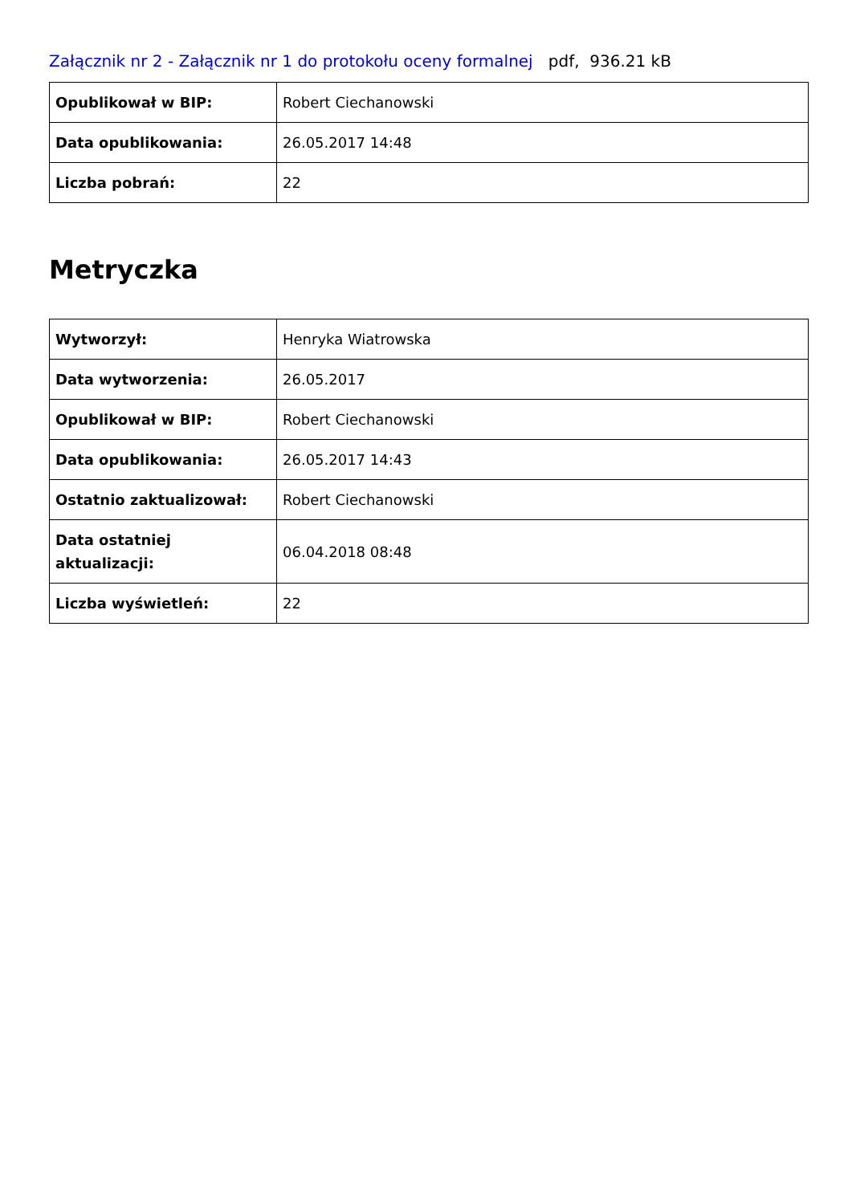Załącznik nr 2 - Załącznik nr 1 do protokołu oceny formalnej pdf, 936.21 kB
| Opublikował w BIP: | Robert Ciechanowski |
| Data opublikowania: | 26.05.2017 14:48 |
| Liczba pobrań: | 22 |
Metryczka
| Wytworzył: | Henryka Wiatrowska |
| Data wytworzenia: | 26.05.2017 |
| Opublikował w BIP: | Robert Ciechanowski |
| Data opublikowania: | 26.05.2017 14:43 |
| Ostatnio zaktualizował: | Robert Ciechanowski |
| Data ostatniej aktualizacji: | 06.04.2018 08:48 |
| Liczba wyświetleń: | 22 |